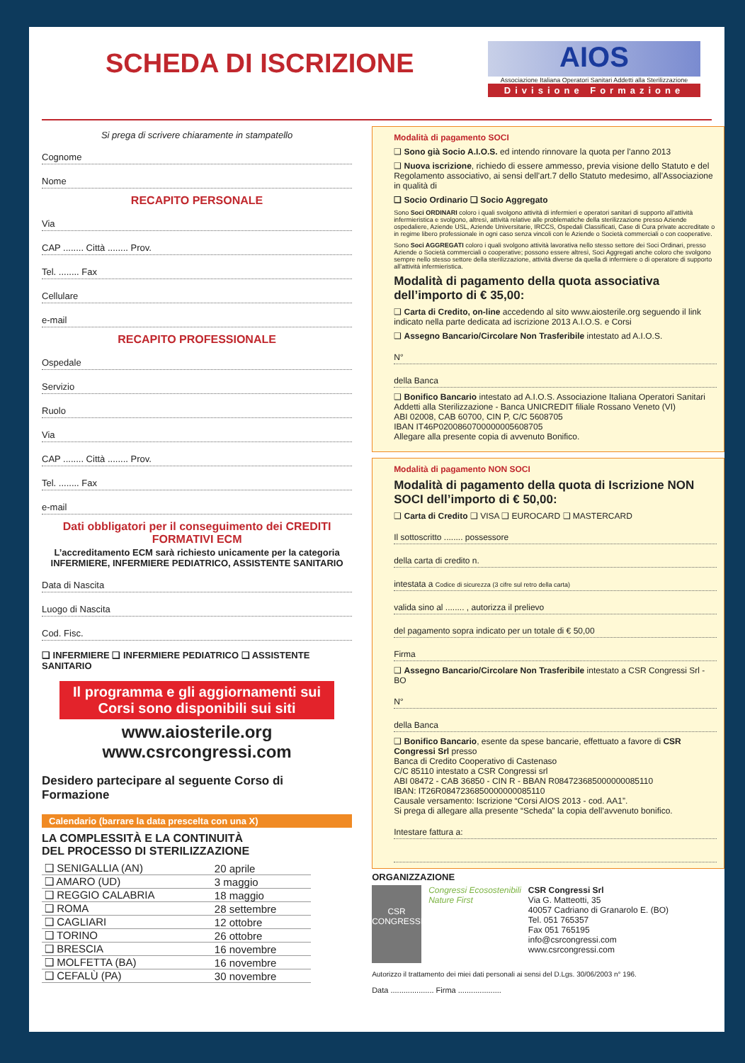SCHEDA DI ISCRIZIONE
AIOS
Associazione Italiana Operatori Sanitari Addetti alla Sterilizzazione
Divisione Formazione
Si prega di scrivere chiaramente in stampatello
Cognome
Nome
RECAPITO PERSONALE
Via
CAP ........ Città ........ Prov.
Tel. ........ Fax
Cellulare
e-mail
RECAPITO PROFESSIONALE
Ospedale
Servizio
Ruolo
Via
CAP ........ Città ........ Prov.
Tel. ........ Fax
e-mail
Dati obbligatori per il conseguimento dei CREDITI FORMATIVI ECM
L’accreditamento ECM sarà richiesto unicamente per la categoria
INFERMIERE, INFERMIERE PEDIATRICO, ASSISTENTE SANITARIO
Data di Nascita
Luogo di Nascita
Cod. Fisc.
❑ INFERMIERE ❑ INFERMIERE PEDIATRICO ❑ ASSISTENTE SANITARIO
Il programma e gli aggiornamenti sui Corsi sono disponibili sui siti
www.aiosterile.org
www.csrcongressi.com
Desidero partecipare al seguente Corso di Formazione
Calendario (barrare la data prescelta con una X)
LA COMPLESSITÀ E LA CONTINUITÀ
DEL PROCESSO DI STERILIZZAZIONE
| ❑ SENIGALLIA (AN) | 20 aprile |
| ❑ AMARO (UD) | 3 maggio |
| ❑ REGGIO CALABRIA | 18 maggio |
| ❑ ROMA | 28 settembre |
| ❑ CAGLIARI | 12 ottobre |
| ❑ TORINO | 26 ottobre |
| ❑ BRESCIA | 16 novembre |
| ❑ MOLFETTA (BA) | 16 novembre |
| ❑ CEFALÙ (PA) | 30 novembre |
Modalità di pagamento SOCI
❑ Sono già Socio A.I.O.S. ed intendo rinnovare la quota per l'anno 2013
❑ Nuova iscrizione, richiedo di essere ammesso, previa visione dello Statuto e del Regolamento associativo, ai sensi dell’art.7 dello Statuto medesimo, all'Associazione in qualità di
❑ Socio Ordinario ❑ Socio Aggregato
Sono Soci ORDINARI coloro i quali svolgono attività di infermieri e operatori sanitari di supporto all’attività infermieristica e svolgono, altresì, attività relative alle problematiche della sterilizzazione presso Aziende ospedaliere, Aziende USL, Aziende Universitarie, IRCCS, Ospedali Classificati, Case di Cura private accreditate o in regime libero professionale in ogni caso senza vincoli con le Aziende o Società commerciali o con cooperative.
Sono Soci AGGREGATI coloro i quali svolgono attività lavorativa nello stesso settore dei Soci Ordinari, presso Aziende o Società commerciali o cooperative; possono essere altresì, Soci Aggregati anche coloro che svolgono sempre nello stesso settore della sterilizzazione, attività diverse da quella di infermiere o di operatore di supporto all’attività infermieristica.
Modalità di pagamento della quota associativa dell’importo di € 35,00:
❑ Carta di Credito, on-line accedendo al sito www.aiosterile.org seguendo il link indicato nella parte dedicata ad iscrizione 2013 A.I.O.S. e Corsi
❑ Assegno Bancario/Circolare Non Trasferibile intestato ad A.I.O.S.
N°
della Banca
❑ Bonifico Bancario intestato ad A.I.O.S. Associazione Italiana Operatori Sanitari Addetti alla Sterilizzazione - Banca UNICREDIT filiale Rossano Veneto (VI)
ABI 02008, CAB 60700, CIN P, C/C 5608705
IBAN IT46P0200860700000005608705
Allegare alla presente copia di avvenuto Bonifico.
Modalità di pagamento NON SOCI
Modalità di pagamento della quota di Iscrizione NON SOCI dell’importo di € 50,00:
❑ Carta di Credito ❑ VISA ❑ EUROCARD ❑ MASTERCARD
Il sottoscritto ........ possessore
della carta di credito n.
intestata a Codice di sicurezza (3 cifre sul retro della carta)
valida sino al ........ , autorizza il prelievo
del pagamento sopra indicato per un totale di € 50,00
Firma
❑ Assegno Bancario/Circolare Non Trasferibile intestato a CSR Congressi Srl - BO
N°
della Banca
❑ Bonifico Bancario, esente da spese bancarie, effettuato a favore di CSR Congressi Srl presso
Banca di Credito Cooperativo di Castenaso
C/C 85110 intestato a CSR Congressi srl
ABI 08472 - CAB 36850 - CIN R - BBAN R084723685000000085110
IBAN: IT26R0847236850000000085110
Causale versamento: Iscrizione “Corsi AIOS 2013 - cod. AA1”.
Si prega di allegare alla presente “Scheda” la copia dell’avvenuto bonifico.
Intestare fattura a:
ORGANIZZAZIONE
CSR CONGRESSI
Congressi Ecosostenibili
Nature First
CSR Congressi Srl
Via G. Matteotti, 35
40057 Cadriano di Granarolo E. (BO)
Tel. 051 765357
Fax 051 765195
info@csrcongressi.com
www.csrcongressi.com
Autorizzo il trattamento dei miei dati personali ai sensi del D.Lgs. 30/06/2003 n° 196.
Data .................... Firma ....................